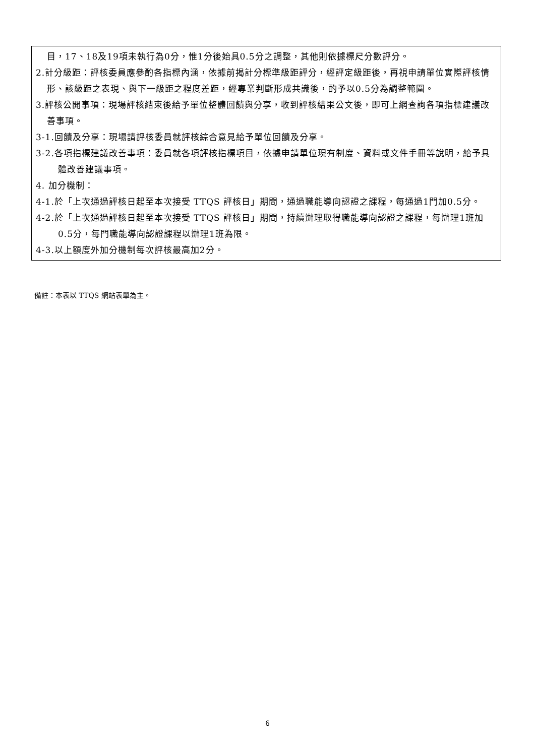目，17、18及19項未執行為0分，惟1分後始具0.5分之調整，其他則依據標尺分數評分。
2.計分級距：評核委員應參酌各指標內涵，依據前揭計分標準級距評分，經評定級距後，再視申請單位實際評核情形、該級距之表現、與下一級距之程度差距，經專業判斷形成共識後，酌予以0.5分為調整範圍。
3.評核公開事項：現場評核結束後給予單位整體回饋與分享，收到評核結果公文後，即可上網查詢各項指標建議改善事項。
3-1.回饋及分享：現場請評核委員就評核綜合意見給予單位回饋及分享。
3-2.各項指標建議改善事項：委員就各項評核指標項目，依據申請單位現有制度、資料或文件手冊等說明，給予具體改善建議事項。
4. 加分機制：
4-1.於「上次通過評核日起至本次接受 TTQS 評核日」期間，通過職能導向認證之課程，每通過1門加0.5分。
4-2.於「上次通過評核日起至本次接受 TTQS 評核日」期間，持續辦理取得職能導向認證之課程，每辦理1班加0.5分，每門職能導向認證課程以辦理1班為限。
4-3.以上額度外加分機制每次評核最高加2分。
備註：本表以 TTQS 網站表單為主。
6